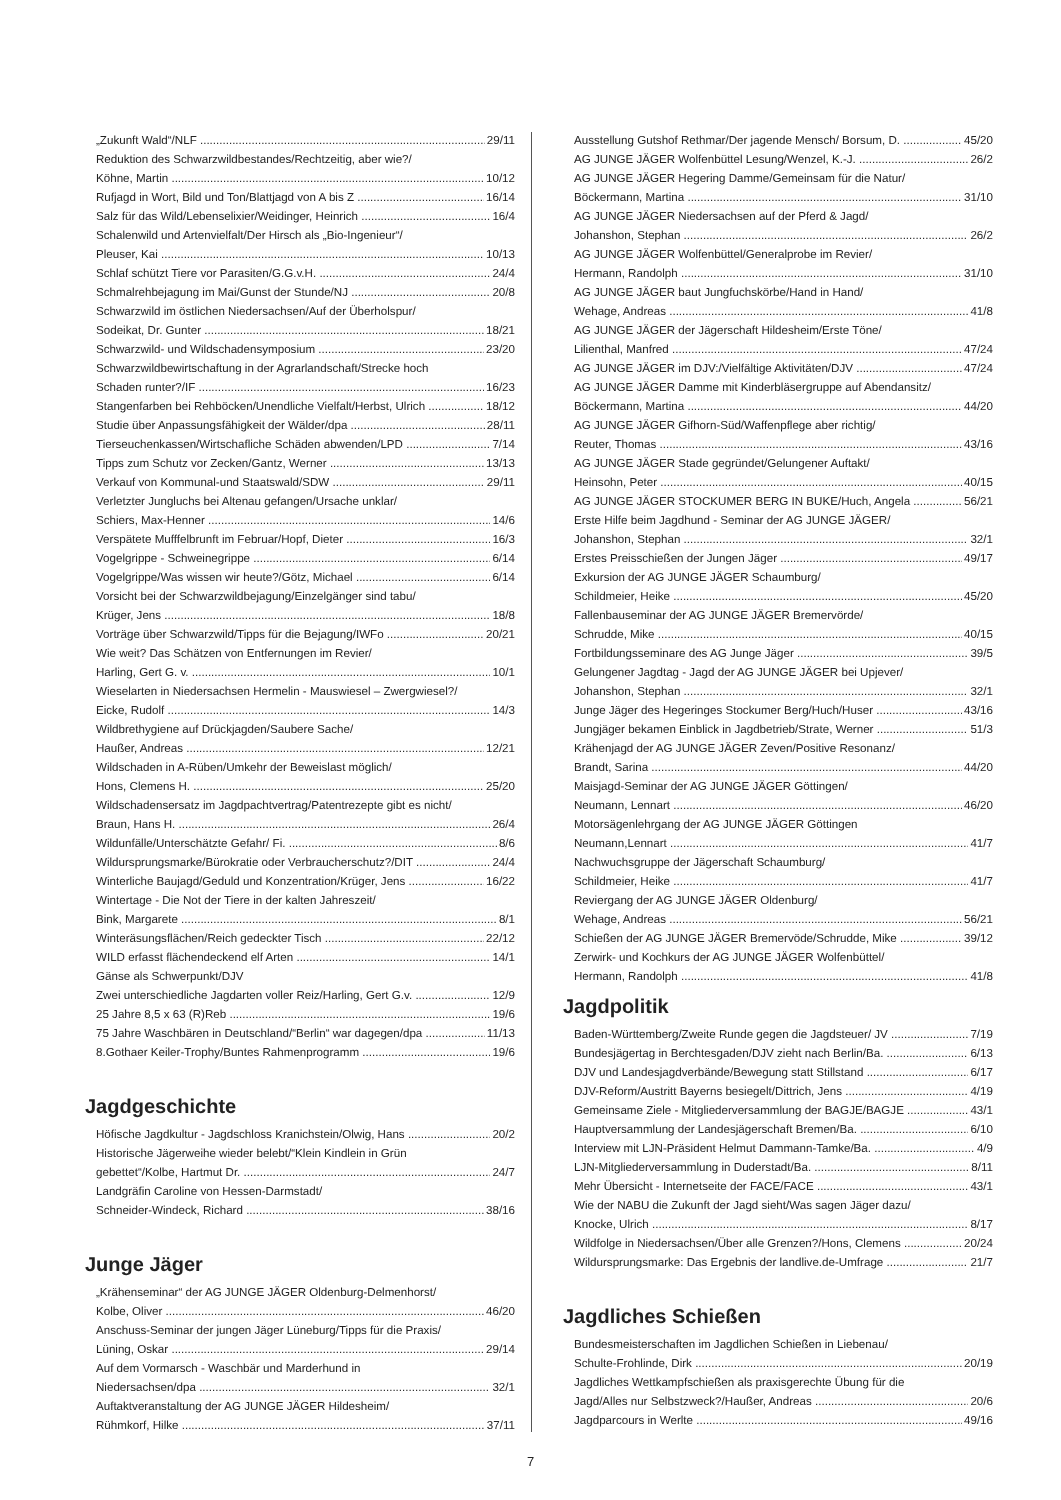„Zukunft Wald“/NLF 29/11
Reduktion des Schwarzwildbestandes/Rechtzeitig, aber wie?/
Köhne, Martin 10/12
Rufjagd in Wort, Bild und Ton/Blattjagd von A bis Z 16/14
Salz für das Wild/Lebenselixier/Weidinger, Heinrich 16/4
Schalenwild und Artenvielfalt/Der Hirsch als „Bio-Ingenieur“/
Pleuser, Kai 10/13
Schlaf schützt Tiere vor Parasiten/G.G.v.H. 24/4
Schmalrehbejagung im Mai/Gunst der Stunde/NJ 20/8
Schwarzwild im östlichen Niedersachsen/Auf der Überholspur/
Sodeikat, Dr. Gunter 18/21
Schwarzwild- und Wildschadensymposium 23/20
Schwarzwildbewirtschaftung in der Agrarlandschaft/Strecke hoch
Schaden runter?/IF 16/23
Stangenfarben bei Rehböcken/Unendliche Vielfalt/Herbst, Ulrich 18/12
Studie über Anpassungsfähigkeit der Wälder/dpa 28/11
Tierseuchenkassen/Wirtschafliche Schäden abwenden/LPD 7/14
Tipps zum Schutz vor Zecken/Gantz, Werner 13/13
Verkauf von Kommunal-und Staatswald/SDW 29/11
Verletzter Jungluchs bei Altenau gefangen/Ursache unklar/
Schiers, Max-Henner 14/6
Verspätete Mufffelbrunft im Februar/Hopf, Dieter 16/3
Vogelgrippe - Schweinegrippe 6/14
Vogelgrippe/Was wissen wir heute?/Götz, Michael 6/14
Vorsicht bei der Schwarzwildbejagung/Einzelgänger sind tabu/
Krüger, Jens 18/8
Vorträge über Schwarzwild/Tipps für die Bejagung/IWFo 20/21
Wie weit? Das Schätzen von Entfernungen im Revier/
Harling, Gert G. v. 10/1
Wieselarten in Niedersachsen Hermelin - Mauswiesel – Zwergwiesel?/
Eicke, Rudolf 14/3
Wildbrethygiene auf Drückjagden/Saubere Sache/
Haußer, Andreas 12/21
Wildschaden in A-Rüben/Umkehr der Beweislast möglich/
Hons, Clemens H. 25/20
Wildschadensersatz im Jagdpachtvertrag/Patentrezepte gibt es nicht/
Braun, Hans H. 26/4
Wildunfälle/Unterschätzte Gefahr/ Fi. 8/6
Wildursprungsmarke/Bürokratie oder Verbraucherschutz?/DIT 24/4
Winterliche Baujagd/Geduld und Konzentration/Krüger, Jens 16/22
Wintertage - Die Not der Tiere in der kalten Jahreszeit/
Bink, Margarete 8/1
Winteräsungsflächen/Reich gedeckter Tisch 22/12
WILD erfasst flächendeckend elf Arten 14/1
Gänse als Schwerpunkt/DJV
Zwei unterschiedliche Jagdarten voller Reiz/Harling, Gert G.v. 12/9
25 Jahre 8,5 x 63 (R)Reb 19/6
75 Jahre Waschbären in Deutschland/“Berlin“ war dagegen/dpa 11/13
8.Gothaer Keiler-Trophy/Buntes Rahmenprogramm 19/6
Jagdgeschichte
Höfische Jagdkultur - Jagdschloss Kranichstein/Olwig, Hans 20/2
Historische Jägerweihe wieder belebt/“Klein Kindlein in Grün
gebettet“/Kolbe, Hartmut Dr. 24/7
Landgräfin Caroline von Hessen-Darmstadt/
Schneider-Windeck, Richard 38/16
Junge Jäger
„Krähenseminar“ der AG JUNGE JÄGER Oldenburg-Delmenhorst/
Kolbe, Oliver 46/20
Anschuss-Seminar der jungen Jäger Lüneburg/Tipps für die Praxis/
Lüning, Oskar 29/14
Auf dem Vormarsch - Waschbär und Marderhund in
Niedersachsen/dpa 32/1
Auftaktveranstaltung der AG JUNGE JÄGER Hildesheim/
Rühmkorf, Hilke 37/11
Ausstellung Gutshof Rethmar/Der jagende Mensch/ Borsum, D. 45/20
AG JUNGE JÄGER Wolfenbüttel Lesung/Wenzel, K.-J. 26/2
AG JUNGE JÄGER Hegering Damme/Gemeinsam für die Natur/
Böckermann, Martina 31/10
AG JUNGE JÄGER Niedersachsen auf der Pferd & Jagd/
Johanshon, Stephan 26/2
AG JUNGE JÄGER Wolfenbüttel/Generalprobe im Revier/
Hermann, Randolph 31/10
AG JUNGE JÄGER baut Jungfuchskörbe/Hand in Hand/
Wehage, Andreas 41/8
AG JUNGE JÄGER der Jägerschaft Hildesheim/Erste Töne/
Lilienthal, Manfred 47/24
AG JUNGE JÄGER im DJV:/Vielfältige Aktivitäten/DJV 47/24
AG JUNGE JÄGER Damme mit Kinderbläsergruppe auf Abendansitz/
Böckermann, Martina 44/20
AG JUNGE JÄGER Gifhorn-Süd/Waffenpflege aber richtig/
Reuter, Thomas 43/16
AG JUNGE JÄGER Stade gegründet/Gelungener Auftakt/
Heinsohn, Peter 40/15
AG JUNGE JÄGER STOCKUMER BERG IN BUKE/Huch, Angela 56/21
Erste Hilfe beim Jagdhund - Seminar der AG JUNGE JÄGER/
Johanshon, Stephan 32/1
Erstes Preisschießen der Jungen Jäger 49/17
Exkursion der AG JUNGE JÄGER Schaumburg/
Schildmeier, Heike 45/20
Fallenbauseminar der AG JUNGE JÄGER Bremervörde/
Schrudde, Mike 40/15
Fortbildungsseminare des AG Junge Jäger 39/5
Gelungener Jagdtag - Jagd der AG JUNGE JÄGER bei Upjever/
Johanshon, Stephan 32/1
Junge Jäger des Hegeringes Stockumer Berg/Huch/Huser 43/16
Jungjäger bekamen Einblick in Jagdbetrieb/Strate, Werner 51/3
Krähenjagd der AG JUNGE JÄGER Zeven/Positive Resonanz/
Brandt, Sarina 44/20
Maisjagd-Seminar der AG JUNGE JÄGER Göttingen/
Neumann, Lennart 46/20
Motorsägenlehrgang der AG JUNGE JÄGER Göttingen
Neumann,Lennart 41/7
Nachwuchsgruppe der Jägerschaft Schaumburg/
Schildmeier, Heike 41/7
Reviergang der AG JUNGE JÄGER Oldenburg/
Wehage, Andreas 56/21
Schießen der AG JUNGE JÄGER Bremervöde/Schrudde, Mike 39/12
Zerwirk- und Kochkurs der AG JUNGE JÄGER Wolfenbüttel/
Hermann, Randolph 41/8
Jagdpolitik
Baden-Württemberg/Zweite Runde gegen die Jagdsteuer/ JV 7/19
Bundesjägertag in Berchtesgaden/DJV zieht nach Berlin/Ba. 6/13
DJV und Landesjagdverbände/Bewegung statt Stillstand 6/17
DJV-Reform/Austritt Bayerns besiegelt/Dittrich, Jens 4/19
Gemeinsame Ziele - Mitgliederversammlung der BAGJE/BAGJE 43/1
Hauptversammlung der Landesjägerschaft Bremen/Ba. 6/10
Interview mit LJN-Präsident Helmut Dammann-Tamke/Ba. 4/9
LJN-Mitgliederversammlung in Duderstadt/Ba. 8/11
Mehr Übersicht - Internetseite der FACE/FACE 43/1
Wie der NABU die Zukunft der Jagd sieht/Was sagen Jäger dazu/
Knocke, Ulrich 8/17
Wildfolge in Niedersachsen/Über alle Grenzen?/Hons, Clemens 20/24
Wildursprungsmarke: Das Ergebnis der landlive.de-Umfrage 21/7
Jagdliches Schießen
Bundesmeisterschaften im Jagdlichen Schießen in Liebenau/
Schulte-Frohlinde, Dirk 20/19
Jagdliches Wettkampfschießen als praxisgerechte Übung für die
Jagd/Alles nur Selbstzweck?/Haußer, Andreas 20/6
Jagdparcours in Werlte 49/16
7